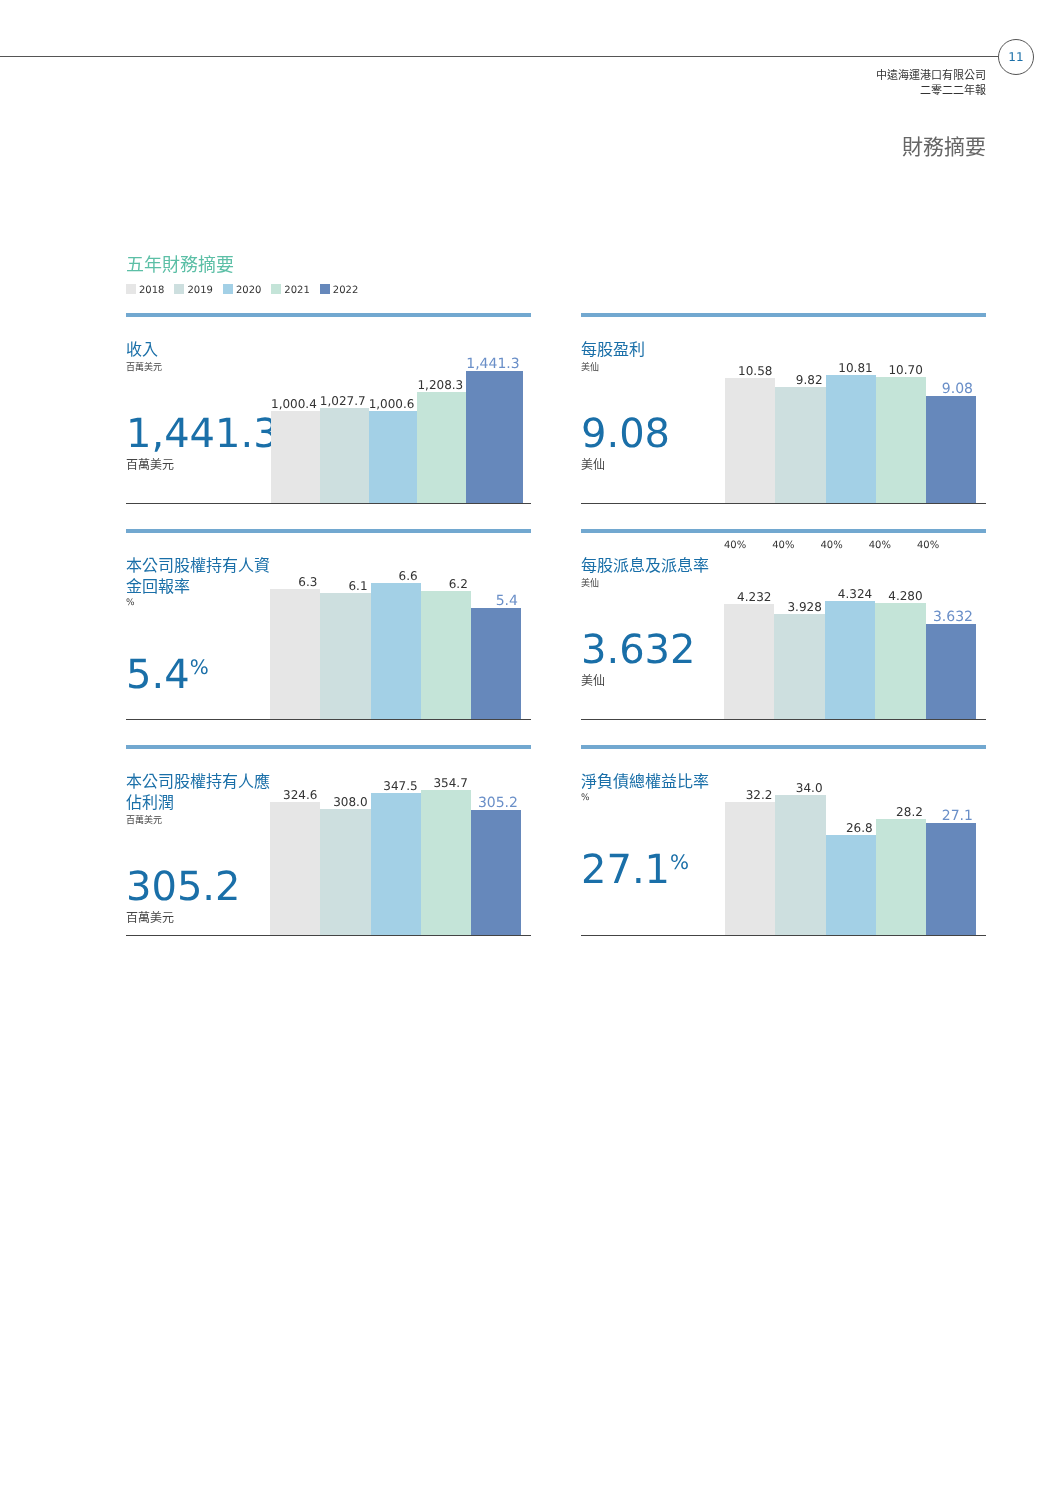11
中遠海運港口有限公司
二零二二年報
財務摘要
五年財務摘要
2018 2019 2020 2021 2022
收入
百萬美元
1,441.3
百萬美元
1,000.4
1,027.7
1,000.6
1,208.3
1,441.3
每股盈利
美仙
9.08
美仙
10.58
9.82
10.81
10.70
9.08
本公司股權持有人資金回報率
%
5.4<sup>%</sup>
6.3
6.1
6.6
6.2
5.4
每股派息及派息率
美仙
3.632
美仙
40% 40% 40% 40% 40%
4.232
3.928
4.324
4.280
3.632
本公司股權持有人應佔利潤
百萬美元
305.2
百萬美元
324.6
308.0
347.5
354.7
305.2
淨負債總權益比率
%
27.1<sup>%</sup>
32.2
34.0
26.8
28.2
27.1